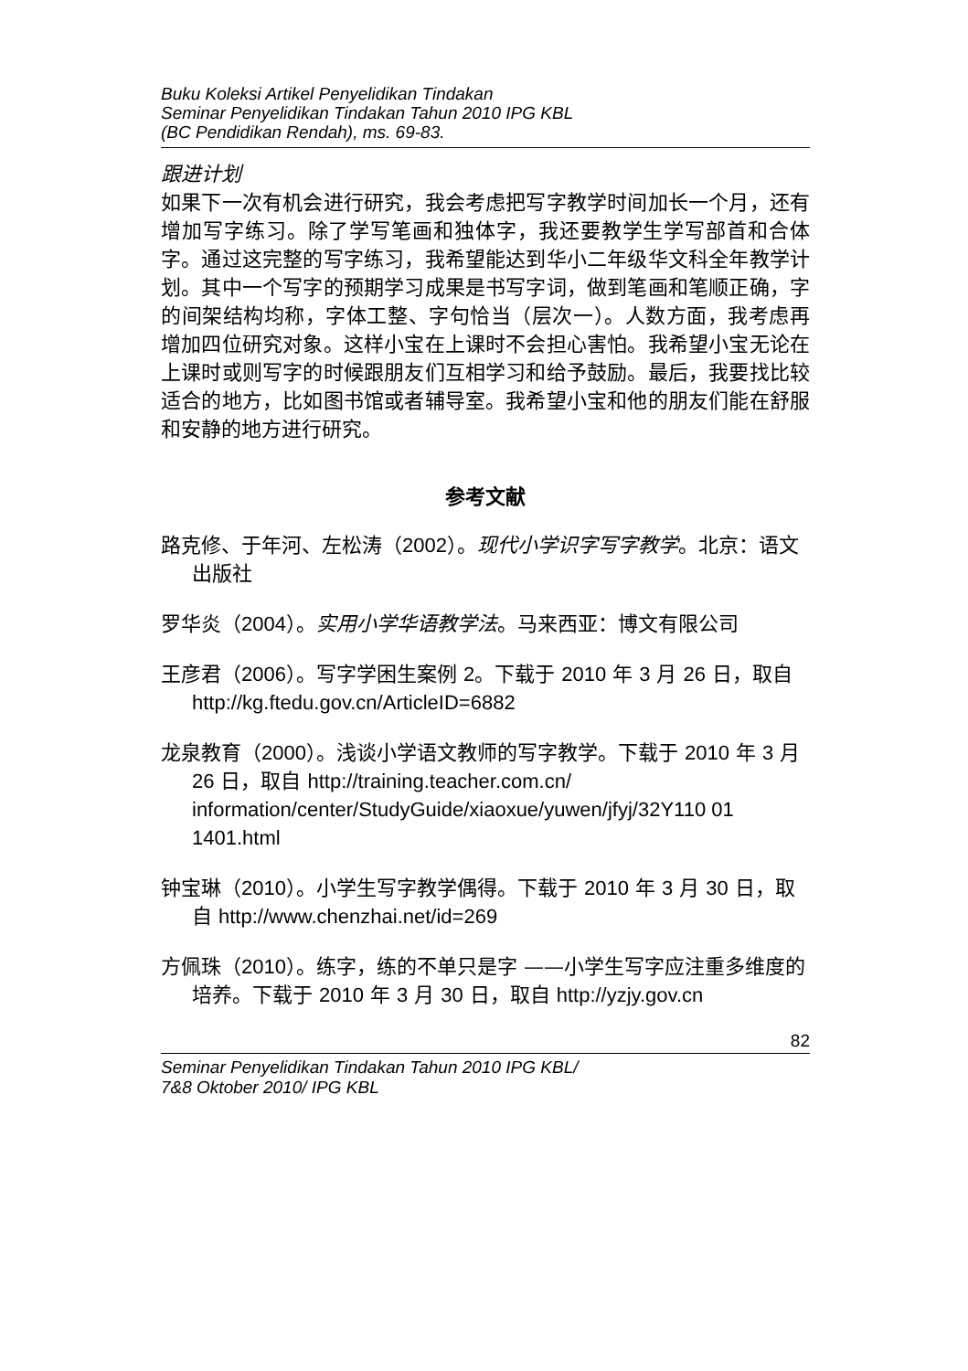Buku Koleksi Artikel Penyelidikan Tindakan
Seminar Penyelidikan Tindakan Tahun 2010 IPG KBL
(BC Pendidikan Rendah), ms. 69-83.
跟进计划
如果下一次有机会进行研究，我会考虑把写字教学时间加长一个月，还有增加写字练习。除了学写笔画和独体字，我还要教学生学写部首和合体字。通过这完整的写字练习，我希望能达到华小二年级华文科全年教学计划。其中一个写字的预期学习成果是书写字词，做到笔画和笔顺正确，字的间架结构均称，字体工整、字句恰当（层次一）。人数方面，我考虑再增加四位研究对象。这样小宝在上课时不会担心害怕。我希望小宝无论在上课时或则写字的时候跟朋友们互相学习和给予鼓励。最后，我要找比较适合的地方，比如图书馆或者辅导室。我希望小宝和他的朋友们能在舒服和安静的地方进行研究。
参考文献
路克修、于年河、左松涛（2002）。现代小学识字写字教学。北京：语文出版社
罗华炎（2004）。实用小学华语教学法。马来西亚：博文有限公司
王彦君（2006）。写字学困生案例 2。下载于 2010 年 3 月 26 日，取自 http://kg.ftedu.gov.cn/ArticleID=6882
龙泉教育（2000）。浅谈小学语文教师的写字教学。下载于 2010 年 3 月 26 日，取自 http://training.teacher.com.cn/ information/center/StudyGuide/xiaoxue/yuwen/jfyj/32Y110 01 1401.html
钟宝琳（2010）。小学生写字教学偶得。下载于 2010 年 3 月 30 日，取自 http://www.chenzhai.net/id=269
方佩珠（2010）。练字，练的不单只是字 ——小学生写字应注重多维度的培养。下载于 2010 年 3 月 30 日，取自 http://yzjy.gov.cn
82
Seminar Penyelidikan Tindakan Tahun 2010 IPG KBL/
7&8 Oktober 2010/ IPG KBL